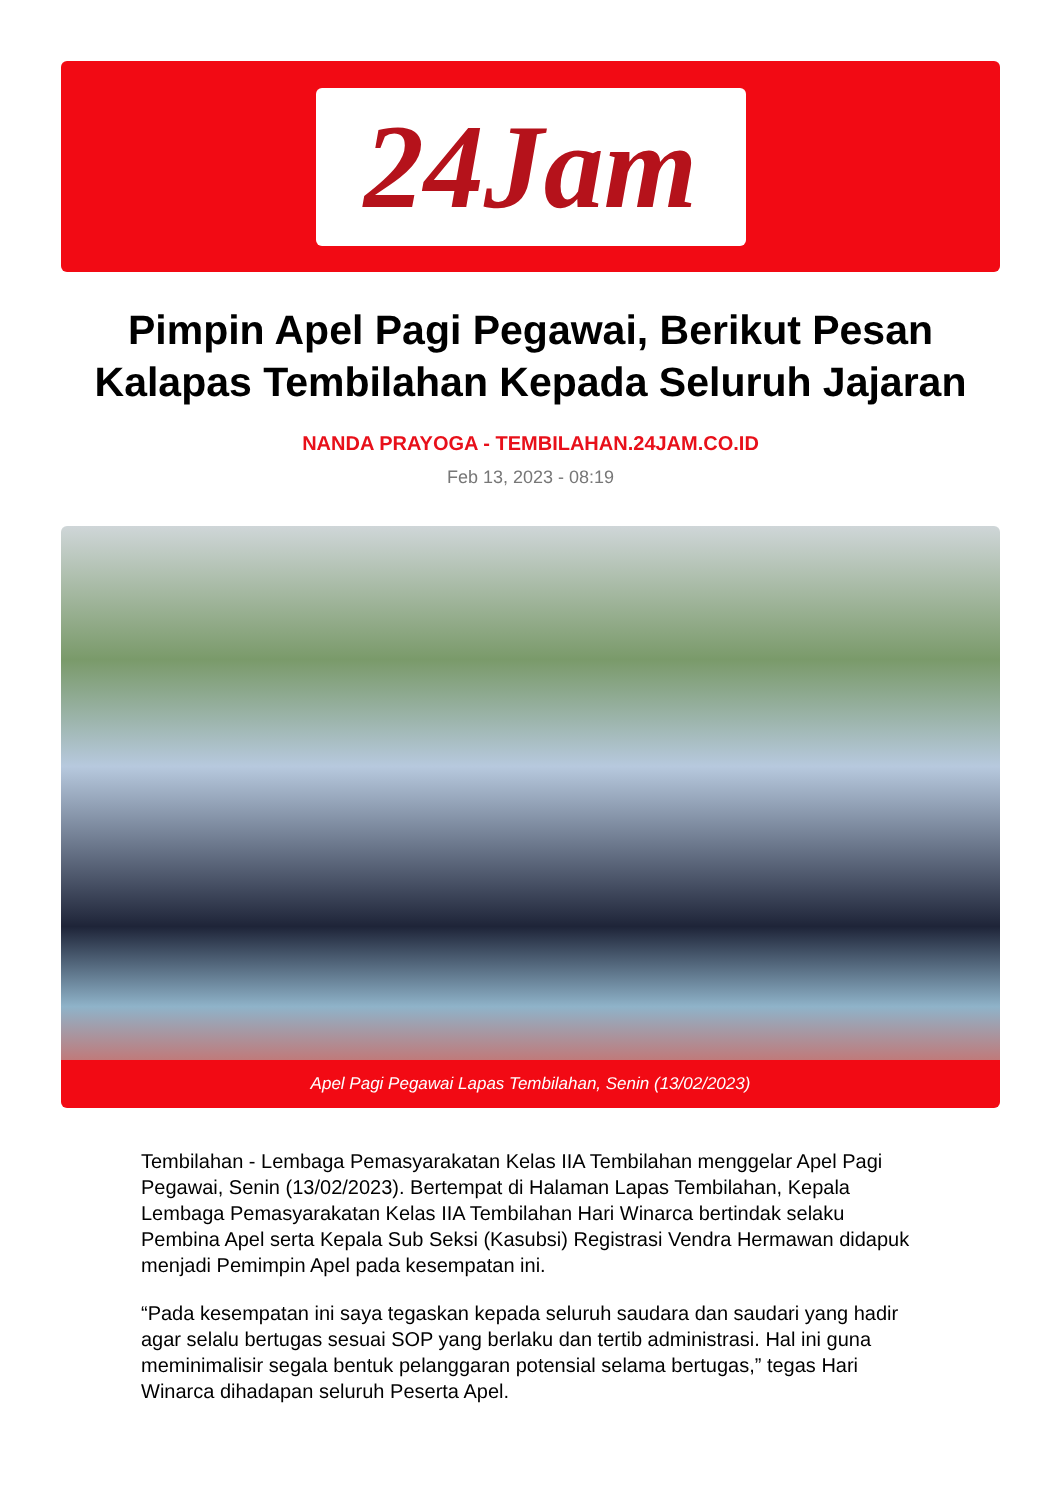24Jam
Pimpin Apel Pagi Pegawai, Berikut Pesan Kalapas Tembilahan Kepada Seluruh Jajaran
NANDA PRAYOGA - TEMBILAHAN.24JAM.CO.ID
Feb 13, 2023 - 08:19
Apel Pagi Pegawai Lapas Tembilahan, Senin (13/02/2023)
Tembilahan - Lembaga Pemasyarakatan Kelas IIA Tembilahan menggelar Apel Pagi Pegawai, Senin (13/02/2023). Bertempat di Halaman Lapas Tembilahan, Kepala Lembaga Pemasyarakatan Kelas IIA Tembilahan Hari Winarca bertindak selaku Pembina Apel serta Kepala Sub Seksi (Kasubsi) Registrasi Vendra Hermawan didapuk menjadi Pemimpin Apel pada kesempatan ini.
“Pada kesempatan ini saya tegaskan kepada seluruh saudara dan saudari yang hadir agar selalu bertugas sesuai SOP yang berlaku dan tertib administrasi. Hal ini guna meminimalisir segala bentuk pelanggaran potensial selama bertugas,” tegas Hari Winarca dihadapan seluruh Peserta Apel.